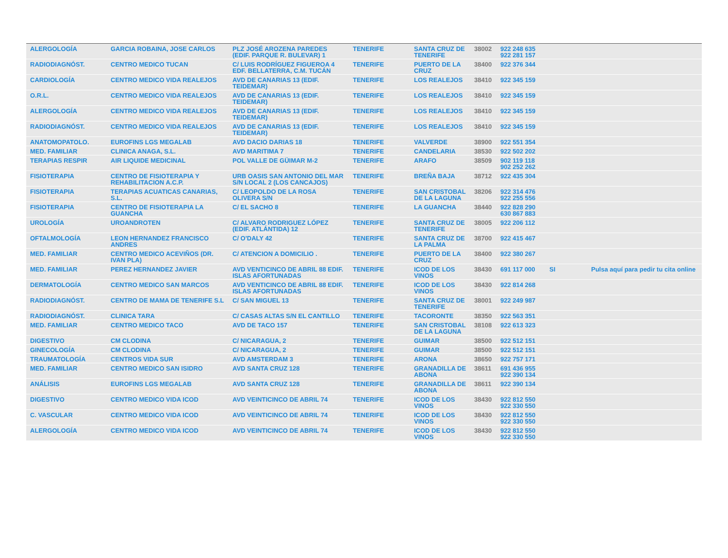| ALERGOLOGÍA | GARCIA ROBAINA, JOSE CARLOS | PLZ JOSÉ AROZENA PAREDES (EDIF. PARQUE R. BULEVAR) 1 | TENERIFE | SANTA CRUZ DE TENERIFE | 38002 | 922 248 635 922 281 157 | | |
| RADIODIAGNÓST. | CENTRO MEDICO TUCAN | C/ LUIS RODRÍGUEZ FIGUEROA 4 EDF. BELLATERRA, C.M. TUCÁN | TENERIFE | PUERTO DE LA CRUZ | 38400 | 922 376 344 | | |
| CARDIOLOGÍA | CENTRO MEDICO VIDA REALEJOS | AVD DE CANARIAS 13 (EDIF. TEIDEMAR) | TENERIFE | LOS REALEJOS | 38410 | 922 345 159 | | |
| O.R.L. | CENTRO MEDICO VIDA REALEJOS | AVD DE CANARIAS 13 (EDIF. TEIDEMAR) | TENERIFE | LOS REALEJOS | 38410 | 922 345 159 | | |
| ALERGOLOGÍA | CENTRO MEDICO VIDA REALEJOS | AVD DE CANARIAS 13 (EDIF. TEIDEMAR) | TENERIFE | LOS REALEJOS | 38410 | 922 345 159 | | |
| RADIODIAGNÓST. | CENTRO MEDICO VIDA REALEJOS | AVD DE CANARIAS 13 (EDIF. TEIDEMAR) | TENERIFE | LOS REALEJOS | 38410 | 922 345 159 | | |
| ANATOMOPATOLO. | EUROFINS LGS MEGALAB | AVD DACIO DARIAS 18 | TENERIFE | VALVERDE | 38900 | 922 551 354 | | |
| MED. FAMILIAR | CLINICA ANAGA, S.L. | AVD MARITIMA 7 | TENERIFE | CANDELARIA | 38530 | 922 502 202 | | |
| TERAPIAS RESPIR | AIR LIQUIDE MEDICINAL | POL VALLE DE GÜIMAR M-2 | TENERIFE | ARAFO | 38509 | 902 119 118 902 252 262 | | |
| FISIOTERAPIA | CENTRO DE FISIOTERAPIA Y REHABILITACION A.C.P. | URB OASIS SAN ANTONIO DEL MAR S/N LOCAL 2 (LOS CANCAJOS) | TENERIFE | BREÑA BAJA | 38712 | 922 435 304 | | |
| FISIOTERAPIA | TERAPIAS ACUATICAS CANARIAS, S.L. | C/ LEOPOLDO DE LA ROSA OLIVERA S/N | TENERIFE | SAN CRISTOBAL DE LA LAGUNA | 38206 | 922 314 476 922 255 556 | | |
| FISIOTERAPIA | CENTRO DE FISIOTERAPIA LA GUANCHA | C/ EL SACHO 8 | TENERIFE | LA GUANCHA | 38440 | 922 828 290 630 867 883 | | |
| UROLOGÍA | UROANDROTEN | C/ ALVARO RODRIGUEZ LÓPEZ (EDIF. ATLÁNTIDA) 12 | TENERIFE | SANTA CRUZ DE TENERIFE | 38005 | 922 206 112 | | |
| OFTALMOLOGÍA | LEON HERNANDEZ FRANCISCO ANDRES | C/ O'DALY 42 | TENERIFE | SANTA CRUZ DE LA PALMA | 38700 | 922 415 467 | | |
| MED. FAMILIAR | CENTRO MEDICO ACEVIÑOS (DR. IVAN PLA) | C/ ATENCION A DOMICILIO . | TENERIFE | PUERTO DE LA CRUZ | 38400 | 922 380 267 | | |
| MED. FAMILIAR | PEREZ HERNANDEZ JAVIER | AVD VENTICINCO DE ABRIL 88 EDIF. ISLAS AFORTUNADAS | TENERIFE | ICOD DE LOS VINOS | 38430 | 691 117 000 | SI | Pulsa aquí para pedir tu cita online |
| DERMATOLOGÍA | CENTRO MEDICO SAN MARCOS | AVD VENTICINCO DE ABRIL 88 EDIF. ISLAS AFORTUNADAS | TENERIFE | ICOD DE LOS VINOS | 38430 | 922 814 268 | | |
| RADIODIAGNÓST. | CENTRO DE MAMA DE TENERIFE S.L | C/ SAN MIGUEL 13 | TENERIFE | SANTA CRUZ DE TENERIFE | 38001 | 922 249 987 | | |
| RADIODIAGNÓST. | CLINICA TARA | C/ CASAS ALTAS S/N EL CANTILLO | TENERIFE | TACORONTE | 38350 | 922 563 351 | | |
| MED. FAMILIAR | CENTRO MEDICO TACO | AVD DE TACO 157 | TENERIFE | SAN CRISTOBAL DE LA LAGUNA | 38108 | 922 613 323 | | |
| DIGESTIVO | CM CLODINA | C/ NICARAGUA, 2 | TENERIFE | GUIMAR | 38500 | 922 512 151 | | |
| GINECOLOGÍA | CM CLODINA | C/ NICARAGUA, 2 | TENERIFE | GUIMAR | 38500 | 922 512 151 | | |
| TRAUMATOLOGÍA | CENTROS VIDA SUR | AVD AMSTERDAM 3 | TENERIFE | ARONA | 38650 | 922 757 171 | | |
| MED. FAMILIAR | CENTRO MEDICO SAN ISIDRO | AVD SANTA CRUZ 128 | TENERIFE | GRANADILLA DE ABONA | 38611 | 691 436 955 922 390 134 | | |
| ANÁLISIS | EUROFINS LGS MEGALAB | AVD SANTA CRUZ 128 | TENERIFE | GRANADILLA DE ABONA | 38611 | 922 390 134 | | |
| DIGESTIVO | CENTRO MEDICO VIDA ICOD | AVD VEINTICINCO DE ABRIL 74 | TENERIFE | ICOD DE LOS VINOS | 38430 | 922 812 550 922 330 550 | | |
| C. VASCULAR | CENTRO MEDICO VIDA ICOD | AVD VEINTICINCO DE ABRIL 74 | TENERIFE | ICOD DE LOS VINOS | 38430 | 922 812 550 922 330 550 | | |
| ALERGOLOGÍA | CENTRO MEDICO VIDA ICOD | AVD VEINTICINCO DE ABRIL 74 | TENERIFE | ICOD DE LOS VINOS | 38430 | 922 812 550 922 330 550 | | |